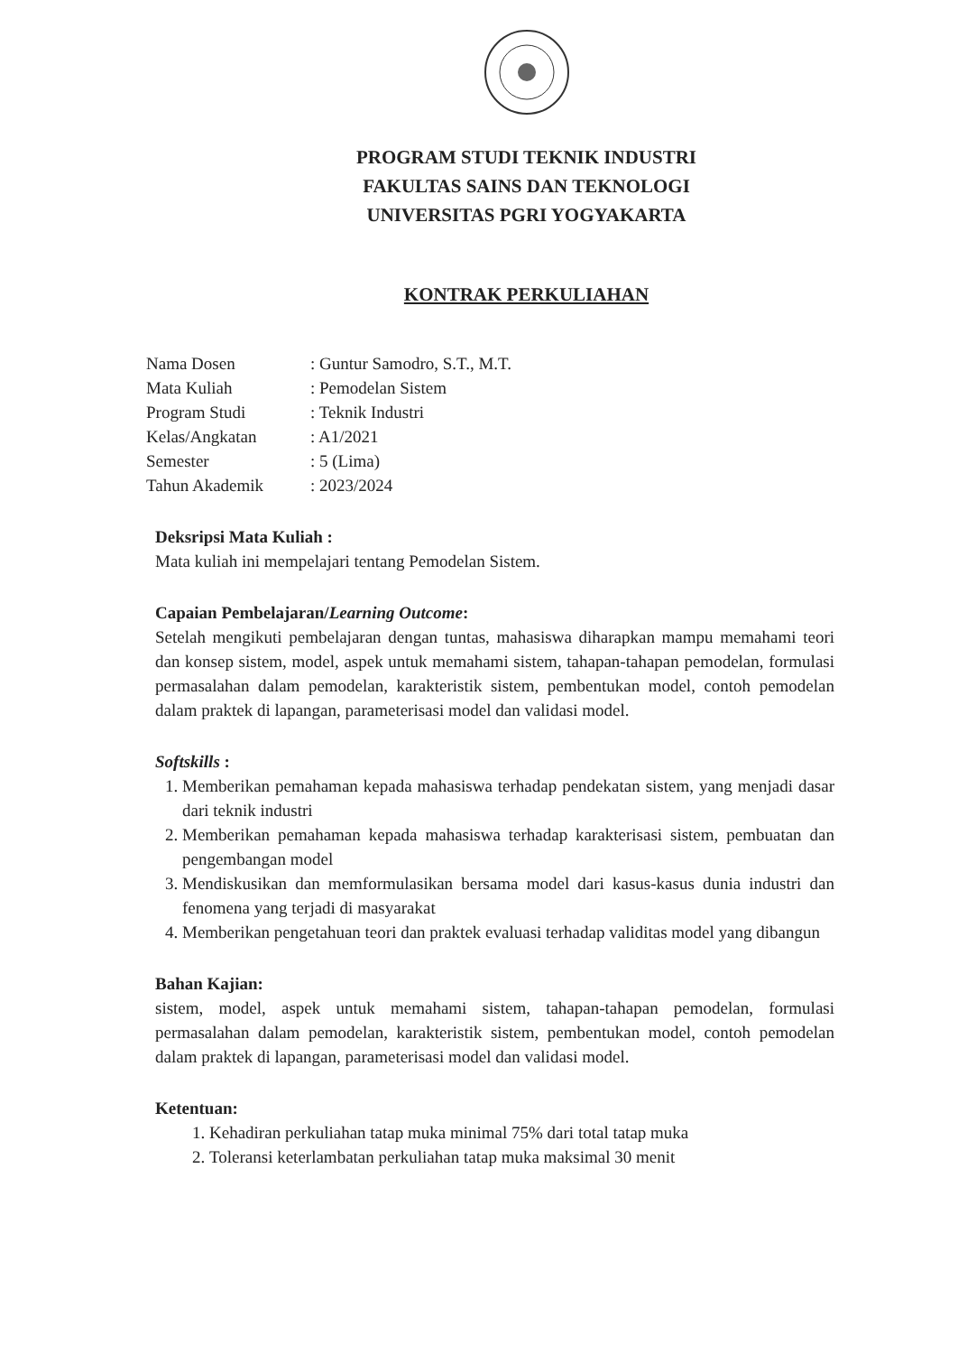PROGRAM STUDI TEKNIK INDUSTRI
FAKULTAS SAINS DAN TEKNOLOGI
UNIVERSITAS PGRI YOGYAKARTA
KONTRAK PERKULIAHAN
| Nama Dosen | : Guntur Samodro, S.T., M.T. |
| Mata Kuliah | : Pemodelan Sistem |
| Program Studi | : Teknik Industri |
| Kelas/Angkatan | : A1/2021 |
| Semester | : 5 (Lima) |
| Tahun Akademik | : 2023/2024 |
Deksripsi Mata Kuliah :
Mata kuliah ini mempelajari tentang Pemodelan Sistem.
Capaian Pembelajaran/Learning Outcome:
Setelah mengikuti pembelajaran dengan tuntas, mahasiswa diharapkan mampu memahami teori dan konsep sistem, model, aspek untuk memahami sistem, tahapan-tahapan pemodelan, formulasi permasalahan dalam pemodelan, karakteristik sistem, pembentukan model, contoh pemodelan dalam praktek di lapangan, parameterisasi model dan validasi model.
Softskills :
1. Memberikan pemahaman kepada mahasiswa terhadap pendekatan sistem, yang menjadi dasar dari teknik industri
2. Memberikan pemahaman kepada mahasiswa terhadap karakterisasi sistem, pembuatan dan pengembangan model
3. Mendiskusikan dan memformulasikan bersama model dari kasus-kasus dunia industri dan fenomena yang terjadi di masyarakat
4. Memberikan pengetahuan teori dan praktek evaluasi terhadap validitas model yang dibangun
Bahan Kajian:
sistem, model, aspek untuk memahami sistem, tahapan-tahapan pemodelan, formulasi permasalahan dalam pemodelan, karakteristik sistem, pembentukan model, contoh pemodelan dalam praktek di lapangan, parameterisasi model dan validasi model.
Ketentuan:
1. Kehadiran perkuliahan tatap muka minimal 75% dari total tatap muka
2. Toleransi keterlambatan perkuliahan tatap muka maksimal 30 menit